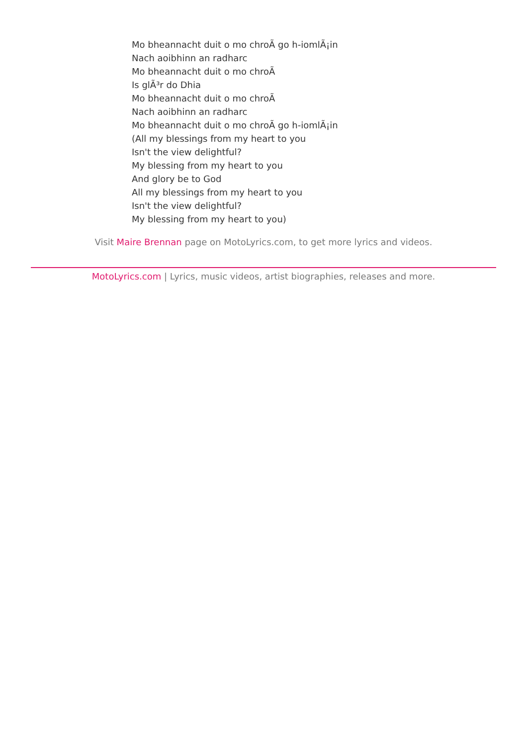Mo bheannacht duit o mo chroÃ go h-iomlÃ¡in
Nach aoibhinn an radharc
Mo bheannacht duit o mo chroÃ
Is glÃ³r do Dhia
Mo bheannacht duit o mo chroÃ
Nach aoibhinn an radharc
Mo bheannacht duit o mo chroÃ go h-iomlÃ¡in
(All my blessings from my heart to you
Isn't the view delightful?
My blessing from my heart to you
And glory be to God
All my blessings from my heart to you
Isn't the view delightful?
My blessing from my heart to you)
Visit Maire Brennan page on MotoLyrics.com, to get more lyrics and videos.
MotoLyrics.com | Lyrics, music videos, artist biographies, releases and more.